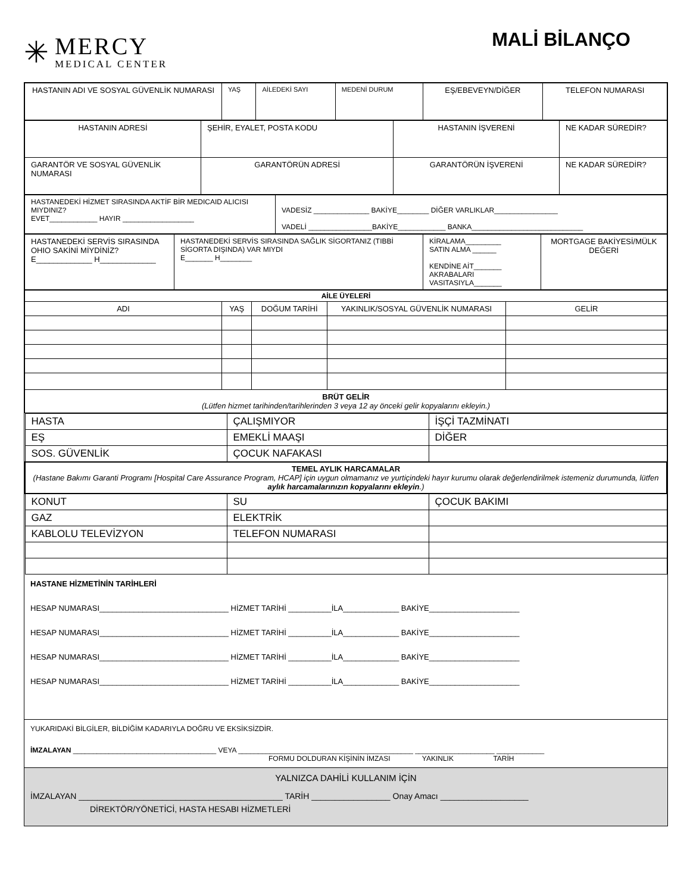✳
MERCY
MEDICAL CENTER
MALİ BİLANÇO
| HASTANIN ADI VE SOSYAL GÜVENLİK NUMARASI | YAŞ | AİLEDEKİ SAYI | MEDENİ DURUM | EŞ/EBEVEYN/DİĞER | TELEFON NUMARASI |
| HASTANIN ADRESİ | ŞEHİR, EYALET, POSTA KODU | HASTANIN İŞVERENİ | NE KADAR SÜREDİR? |
| GARANTÖR VE SOSYAL GÜVENLİK NUMARASI | GARANTÖRÜN ADRESİ | GARANTÖRÜN İŞVERENİ | NE KADAR SÜREDİR? |
| HASTANEDEKİ HİZMET SIRASINDA AKTİF BİR MEDICAID ALICISI MIYDINIZ? EVET____________ HAYIR __________________ | VADESİZ ______________ BAKİYE________ DİĞER VARLIKLAR________________ VADELİ ________________BAKİYE____________ BANKA____________________________ |
| HASTANEDEKİ SERVİS SIRASINDA OHIO SAKİNİ MİYDİNİZ? E_____________ H_____________ | HASTANEDEKİ SERVİS SIRASINDA SAĞLIK SİGORTANIZ (TIBBİ SİGORTA DIŞINDA) VAR MIYDI E_______ H________ | KİRALAMA_________ SATIN ALMA ______ KENDİNE AİT_______ AKRABALARI VASITASIYLA_______ | MORTGAGE BAKİYESİ/MÜLK DEĞERİ |
| AİLE ÜYELERİ | | | | |
| --- | --- | --- | --- | --- |
| ADI | YAŞ | DOĞUM TARİHİ | YAKINLIK/SOSYAL GÜVENLİK NUMARASI | GELİR |
| BRÜT GELİR (Lütfen hizmet tarihinden/tarihlerinden 3 veya 12 ay önceki gelir kopyalarını ekleyin.) | | | | |
| HASTA | ÇALIŞMIYOR | İŞÇİ TAZMİNATI |
| EŞ | EMEKLİ MAAŞI | DİĞER |
| SOS. GÜVENLİK | ÇOCUK NAFAKASI | |
| TEMEL AYLIK HARCAMALAR (Hastane Bakımı Garanti Programı [Hospital Care Assurance Program, HCAP] için uygun olmamanız ve yurtiçindeki hayır kurumu olarak değerlendirilmek istemeniz durumunda, lütfen aylık harcamalarınızın kopyalarını ekleyin .) | | |
| KONUT | SU | ÇOCUK BAKIMI |
| GAZ | ELEKTRİK | |
| KABLOLU TELEVİZYON | TELEFON NUMARASI | |
HASTANE HİZMETİNİN TARİHLERİ
HESAP NUMARASI______________________________ HİZMET TARİHİ __________İLA_____________ BAKİYE_____________________
HESAP NUMARASI______________________________ HİZMET TARİHİ __________İLA_____________ BAKİYE_____________________
HESAP NUMARASI______________________________ HİZMET TARİHİ __________İLA_____________ BAKİYE_____________________
HESAP NUMARASI______________________________ HİZMET TARİHİ __________İLA_____________ BAKİYE_____________________
YUKARIDAKİ BİLGİLER, BİLDİĞİM KADARIYLA DOĞRU VE EKSİKSİZDİR.
İMZALAYAN ____________________________________ VEYA ____________________________________________ ____________________ ____________
FORMU DOLDURAN KİŞİNİN İMZASI YAKINLIK TARİH
YALNIZCA DAHİLİ KULLANIM İÇİN
İMZALAYAN ____________________________________________ TARİH _________________ Onay Amacı ___________________
DİREKTÖR/YÖNETİCİ, HASTA HESABI HİZMETLERİ